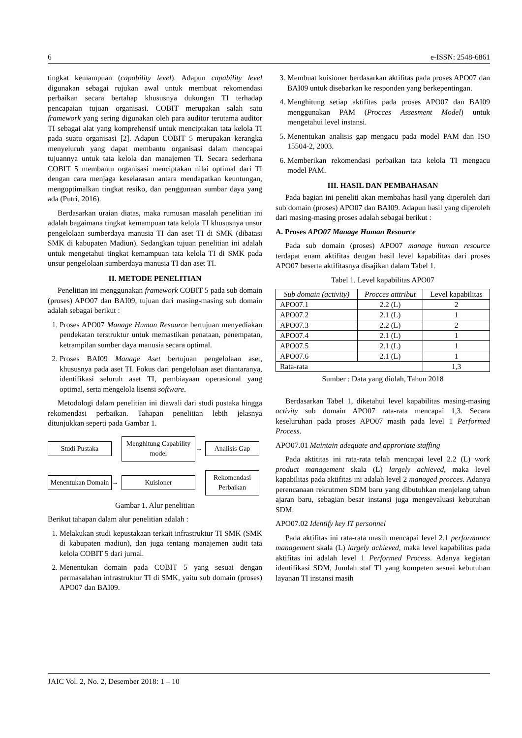6 e-ISSN: 2548-6861
tingkat kemampuan (capability level). Adapun capability level digunakan sebagai rujukan awal untuk membuat rekomendasi perbaikan secara bertahap khususnya dukungan TI terhadap pencapaian tujuan organisasi. COBIT merupakan salah satu framework yang sering digunakan oleh para auditor terutama auditor TI sebagai alat yang komprehensif untuk menciptakan tata kelola TI pada suatu organisasi [2]. Adapun COBIT 5 merupakan kerangka menyeluruh yang dapat membantu organisasi dalam mencapai tujuannya untuk tata kelola dan manajemen TI. Secara sederhana COBIT 5 membantu organisasi menciptakan nilai optimal dari TI dengan cara menjaga keselarasan antara mendapatkan keuntungan, mengoptimalkan tingkat resiko, dan penggunaan sumbar daya yang ada (Putri, 2016).
Berdasarkan uraian diatas, maka rumusan masalah penelitian ini adalah bagaimana tingkat kemampuan tata kelola TI khususnya unsur pengelolaan sumberdaya manusia TI dan aset TI di SMK (dibatasi SMK di kabupaten Madiun). Sedangkan tujuan penelitian ini adalah untuk mengetahui tingkat kemampuan tata kelola TI di SMK pada unsur pengelolaan sumberdaya manusia TI dan aset TI.
II. METODE PENELITIAN
Penelitian ini menggunakan framework COBIT 5 pada sub domain (proses) APO07 dan BAI09, tujuan dari masing-masing sub domain adalah sebagai berikut :
1. Proses APO07 Manage Human Resource bertujuan menyediakan pendekatan terstruktur untuk memastikan penataan, penempatan, ketrampilan sumber daya manusia secara optimal.
2. Proses BAI09 Manage Aset bertujuan pengelolaan aset, khususnya pada aset TI. Fokus dari pengelolaan aset diantaranya, identifikasi seluruh aset TI, pembiayaan operasional yang optimal, serta mengelola lisensi software.
Metodologi dalam penelitian ini diawali dari studi pustaka hingga rekomendasi perbaikan. Tahapan penelitian lebih jelasnya ditunjukkan seperti pada Gambar 1.
Studi Pustaka
Menghitung Capability model
→
Analisis Gap
Menentukan Domain
→
Kuisioner
Rekomendasi Perbaikan
Gambar 1. Alur penelitian
Berikut tahapan dalam alur penelitian adalah :
1. Melakukan studi kepustakaan terkait infrastruktur TI SMK (SMK di kabupaten madiun), dan juga tentang manajemen audit tata kelola COBIT 5 dari jurnal.
2. Menentukan domain pada COBIT 5 yang sesuai dengan permasalahan infrastruktur TI di SMK, yaitu sub domain (proses) APO07 dan BAI09.
3. Membuat kuisioner berdasarkan aktifitas pada proses APO07 dan BAI09 untuk disebarkan ke responden yang berkepentingan.
4. Menghitung setiap aktifitas pada proses APO07 dan BAI09 menggunakan PAM (Procces Assesment Model) untuk mengetahui level instansi.
5. Menentukan analisis gap mengacu pada model PAM dan ISO 15504-2, 2003.
6. Memberikan rekomendasi perbaikan tata kelola TI mengacu model PAM.
III. HASIL DAN PEMBAHASAN
Pada bagian ini peneliti akan membahas hasil yang diperoleh dari sub domain (proses) APO07 dan BAI09. Adapun hasil yang diperoleh dari masing-masing proses adalah sebagai berikut :
A. Proses APO07 Manage Human Resource
Pada sub domain (proses) APO07 manage human resource terdapat enam aktifitas dengan hasil level kapabilitas dari proses APO07 beserta aktifitasnya disajikan dalam Tabel 1.
Tabel 1. Level kapabilitas APO07
| Sub domain (activity) | Procces atttribut | Level kapabilitas |
| --- | --- | --- |
| APO07.1 | 2.2 (L) | 2 |
| APO07.2 | 2.1 (L) | 1 |
| APO07.3 | 2.2 (L) | 2 |
| APO07.4 | 2.1 (L) | 1 |
| APO07.5 | 2.1 (L) | 1 |
| APO07.6 | 2.1 (L) | 1 |
| Rata-rata | | 1,3 |
Sumber : Data yang diolah, Tahun 2018
Berdasarkan Tabel 1, diketahui level kapabilitas masing-masing activity sub domain APO07 rata-rata mencapai 1,3. Secara keseluruhan pada proses APO07 masih pada level 1 Performed Process.
APO07.01 Maintain adequate and approriate staffing
Pada aktititas ini rata-rata telah mencapai level 2.2 (L) work product management skala (L) largely achieved, maka level kapabilitas pada aktifitas ini adalah level 2 managed procces. Adanya perencanaan rekrutmen SDM baru yang dibutuhkan menjelang tahun ajaran baru, sebagian besar instansi juga mengevaluasi kebutuhan SDM.
APO07.02 Identify key IT personnel
Pada aktifitas ini rata-rata masih mencapai level 2.1 performance management skala (L) largely achieved, maka level kapabilitas pada aktifitas ini adalah level 1 Performed Process. Adanya kegiatan identifikasi SDM, Jumlah staf TI yang kompeten sesuai kebutuhan layanan TI instansi masih
JAIC Vol. 2, No. 2, Desember 2018: 1 – 10